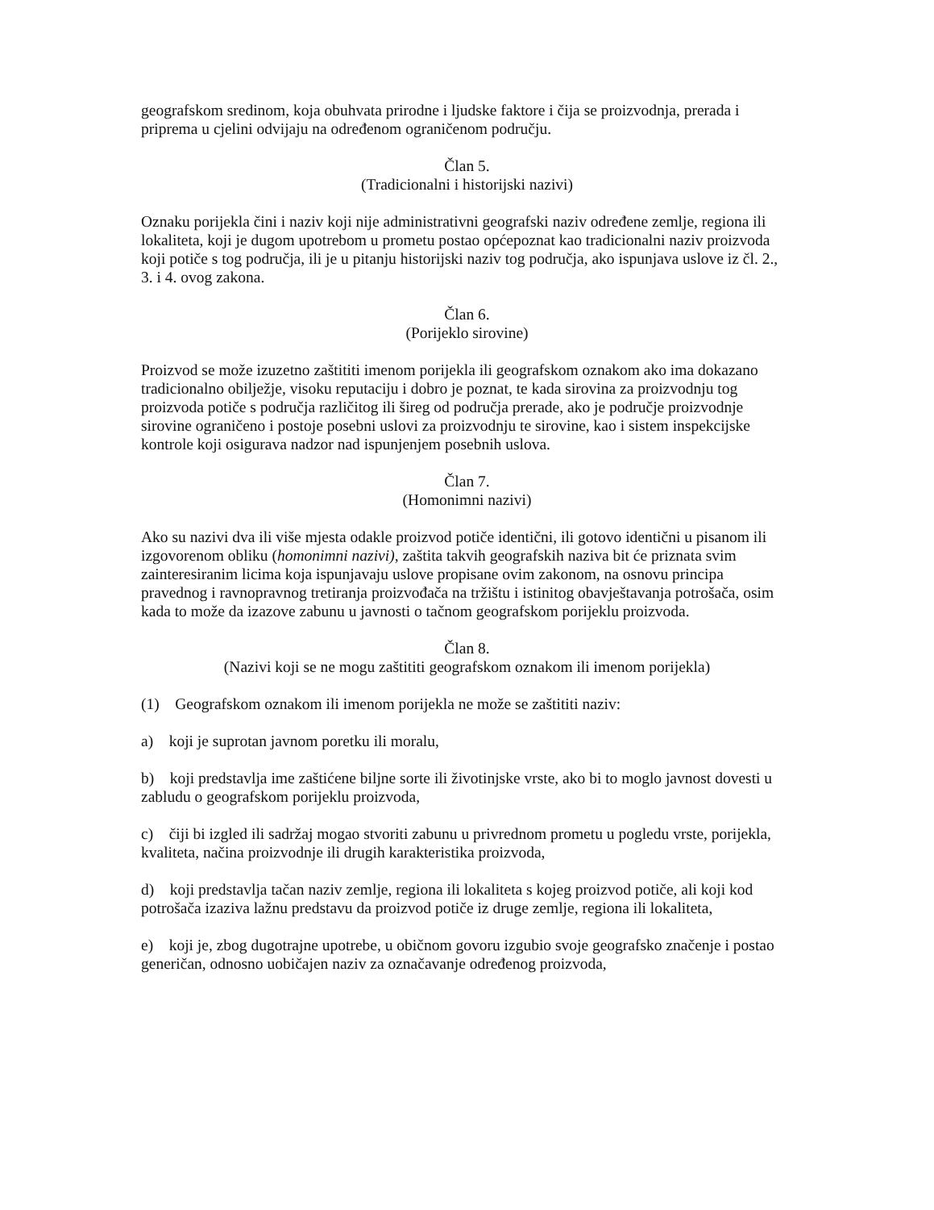geografskom sredinom, koja obuhvata prirodne i ljudske faktore i čija se proizvodnja, prerada i priprema u cjelini odvijaju na određenom ograničenom području.
Član 5.
(Tradicionalni i historijski nazivi)
Oznaku porijekla čini i naziv koji nije administrativni geografski naziv određene zemlje, regiona ili lokaliteta, koji je dugom upotrebom u prometu postao općepoznat kao tradicionalni naziv proizvoda koji potiče s tog područja, ili je u pitanju historijski naziv tog područja, ako ispunjava uslove iz čl. 2., 3. i 4. ovog zakona.
Član 6.
(Porijeklo sirovine)
Proizvod se može izuzetno zaštititi imenom porijekla ili geografskom oznakom ako ima dokazano tradicionalno obilježje, visoku reputaciju i dobro je poznat, te kada sirovina za proizvodnju tog proizvoda potiče s područja različitog ili šireg od područja prerade, ako je područje proizvodnje sirovine ograničeno i postoje posebni uslovi za proizvodnju te sirovine, kao i sistem inspekcijske kontrole koji osigurava nadzor nad ispunjenjem posebnih uslova.
Član 7.
(Homonimni nazivi)
Ako su nazivi dva ili više mjesta odakle proizvod potiče identični, ili gotovo identični u pisanom ili izgovorenom obliku (homonimni nazivi), zaštita takvih geografskih naziva bit će priznata svim zainteresiranim licima koja ispunjavaju uslove propisane ovim zakonom, na osnovu principa pravednog i ravnopravnog tretiranja proizvođača na tržištu i istinitog obavještavanja potrošača, osim kada to može da izazove zabunu u javnosti o tačnom geografskom porijeklu proizvoda.
Član 8.
(Nazivi koji se ne mogu zaštititi geografskom oznakom ili imenom porijekla)
(1) Geografskom oznakom ili imenom porijekla ne može se zaštititi naziv:
a) koji je suprotan javnom poretku ili moralu,
b) koji predstavlja ime zaštićene biljne sorte ili životinjske vrste, ako bi to moglo javnost dovesti u zabludu o geografskom porijeklu proizvoda,
c) čiji bi izgled ili sadržaj mogao stvoriti zabunu u privrednom prometu u pogledu vrste, porijekla, kvaliteta, načina proizvodnje ili drugih karakteristika proizvoda,
d) koji predstavlja tačan naziv zemlje, regiona ili lokaliteta s kojeg proizvod potiče, ali koji kod potrošača izaziva lažnu predstavu da proizvod potiče iz druge zemlje, regiona ili lokaliteta,
e) koji je, zbog dugotrajne upotrebe, u običnom govoru izgubio svoje geografsko značenje i postao generičan, odnosno uobičajen naziv za označavanje određenog proizvoda,